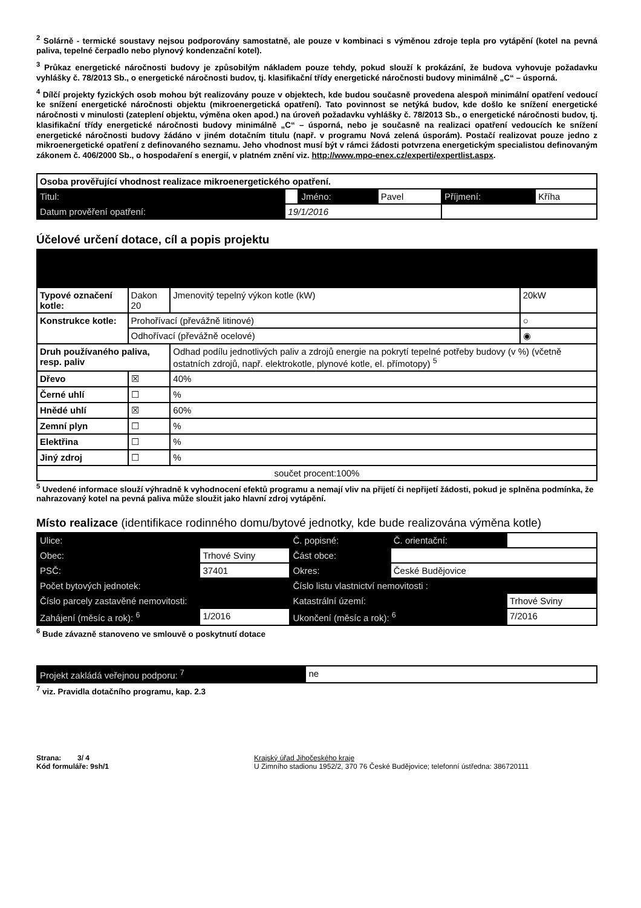<sup>2</sup> Solárně - termické soustavy nejsou podporovány samostatně, ale pouze v kombinaci s výměnou zdroje tepla pro vytápění (kotel na pevná paliva, tepelné čerpadlo nebo plynový kondenzační kotel).
<sup>3</sup> Průkaz energetické náročnosti budovy je způsobilým nákladem pouze tehdy, pokud slouží k prokázání, že budova vyhovuje požadavku vyhlášky č. 78/2013 Sb., o energetické náročnosti budov, tj. klasifikační třídy energetické náročnosti budovy minimálně „C“ – úsporná.
<sup>4</sup> Dílčí projekty fyzických osob mohou být realizovány pouze v objektech, kde budou současně provedena alespoň minimální opatření vedoucí ke snížení energetické náročnosti objektu (mikroenergetická opatření). Tato povinnost se netýká budov, kde došlo ke snížení energetické náročnosti v minulosti (zateplení objektu, výměna oken apod.) na úroveň požadavku vyhlášky č. 78/2013 Sb., o energetické náročnosti budov, tj. klasifikační třídy energetické náročnosti budovy minimálně „C“ – úsporná, nebo je současně na realizaci opatření vedoucích ke snížení energetické náročnosti budovy žádáno v jiném dotačním titulu (např. v programu Nová zelená úsporám). Postačí realizovat pouze jedno z mikroenergetické opatření z definovaného seznamu. Jeho vhodnost musí být v rámci žádosti potvrzena energetickým specialistou definovaným zákonem č. 406/2000 Sb., o hospodaření s energií, v platném znění viz. http://www.mpo-enex.cz/experti/expertlist.aspx.
| Osoba prověřující vhodnost realizace mikroenergetického opatření. | | | | | |
| Titul: | | Jméno: | Pavel | Příjmení: | Kříha |
| Datum prověření opatření: | 19/1/2016 | | | | |
Účelové určení dotace, cíl a popis projektu
| Typové označení kotle: | Dakon 20 | Jmenovitý tepelný výkon kotle (kW) | 20kW |
| Konstrukce kotle: | Prohořívací (převážně litinové) | | ○ |
| | Odhořívací (převážně ocelové) | | ◉ |
| Druh používaného paliva, resp. paliv | | Odhad podílu jednotlivých paliv a zdrojů energie na pokrytí tepelné potřeby budovy (v %) (včetně ostatních zdrojů, např. elektrokotle, plynové kotle, el. přímotopy) <sup>5</sup> | |
| Dřevo | ☒ | 40% | |
| Černé uhlí | ☐ | % | |
| Hnědé uhlí | ☒ | 60% | |
| Zemní plyn | ☐ | % | |
| Elektřina | ☐ | % | |
| Jiný zdroj | ☐ | % | |
| součet procent:100% | | | |
<sup>5</sup> Uvedené informace slouží výhradně k vyhodnocení efektů programu a nemají vliv na přijetí či nepřijetí žádosti, pokud je splněna podmínka, že nahrazovaný kotel na pevná paliva může sloužit jako hlavní zdroj vytápění.
Místo realizace (identifikace rodinného domu/bytové jednotky, kde bude realizována výměna kotle)
| Ulice: | | | Č. popisné: | Č. orientační: | |
| Obec: | Trhové Sviny | | Část obce: | | |
| PSČ: | 37401 | | Okres: | České Budějovice | |
| Počet bytových jednotek: | | | Číslo listu vlastnictví nemovitosti : | | |
| Číslo parcely zastavěné nemovitosti: | | | Katastrální území: | | Trhové Sviny |
| Zahájení (měsíc a rok): <sup>6</sup> | | 1/2016 | Ukončení (měsíc a rok): <sup>6</sup> | | 7/2016 |
<sup>6</sup> Bude závazně stanoveno ve smlouvě o poskytnutí dotace
| Projekt zakládá veřejnou podporu: <sup>7</sup> | ne |
<sup>7</sup> viz. Pravidla dotačního programu, kap. 2.3
Strana: 3/ 4
Kód formuláře: 9sh/1
Krajský úřad Jihočeského kraje
U Zimního stadionu 1952/2, 370 76 České Budějovice; telefonní ústředna: 386720111